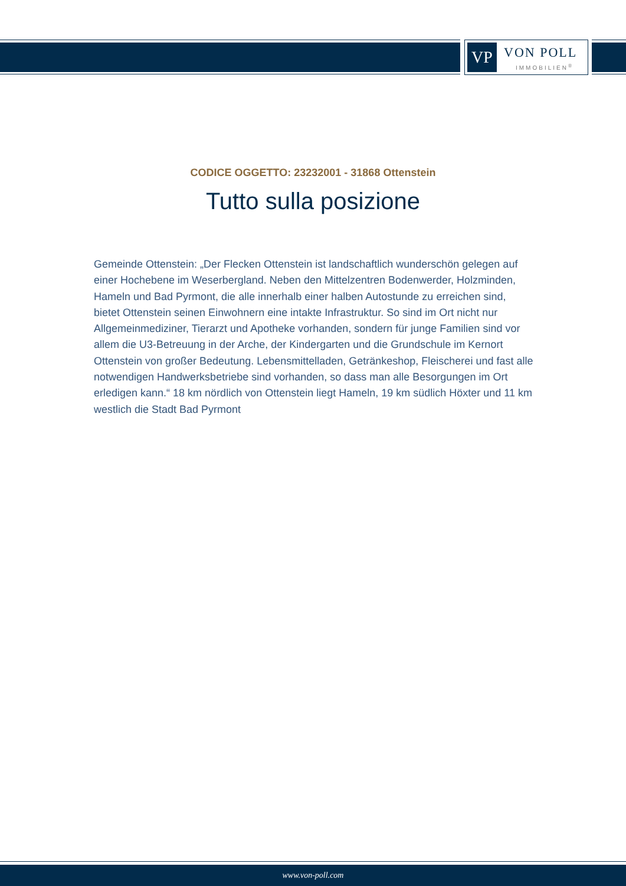VP VON POLL
IMMOBILIEN<sup>®</sup>
CODICE OGGETTO: 23232001 - 31868 Ottenstein
Tutto sulla posizione
Gemeinde Ottenstein: „Der Flecken Ottenstein ist landschaftlich wunderschön gelegen auf einer Hochebene im Weserbergland. Neben den Mittelzentren Bodenwerder, Holzminden, Hameln und Bad Pyrmont, die alle innerhalb einer halben Autostunde zu erreichen sind, bietet Ottenstein seinen Einwohnern eine intakte Infrastruktur. So sind im Ort nicht nur Allgemeinmediziner, Tierarzt und Apotheke vorhanden, sondern für junge Familien sind vor allem die U3-Betreuung in der Arche, der Kindergarten und die Grundschule im Kernort Ottenstein von großer Bedeutung. Lebensmittelladen, Getränkeshop, Fleischerei und fast alle notwendigen Handwerksbetriebe sind vorhanden, so dass man alle Besorgungen im Ort erledigen kann.“ 18 km nördlich von Ottenstein liegt Hameln, 19 km südlich Höxter und 11 km westlich die Stadt Bad Pyrmont
www.von-poll.com